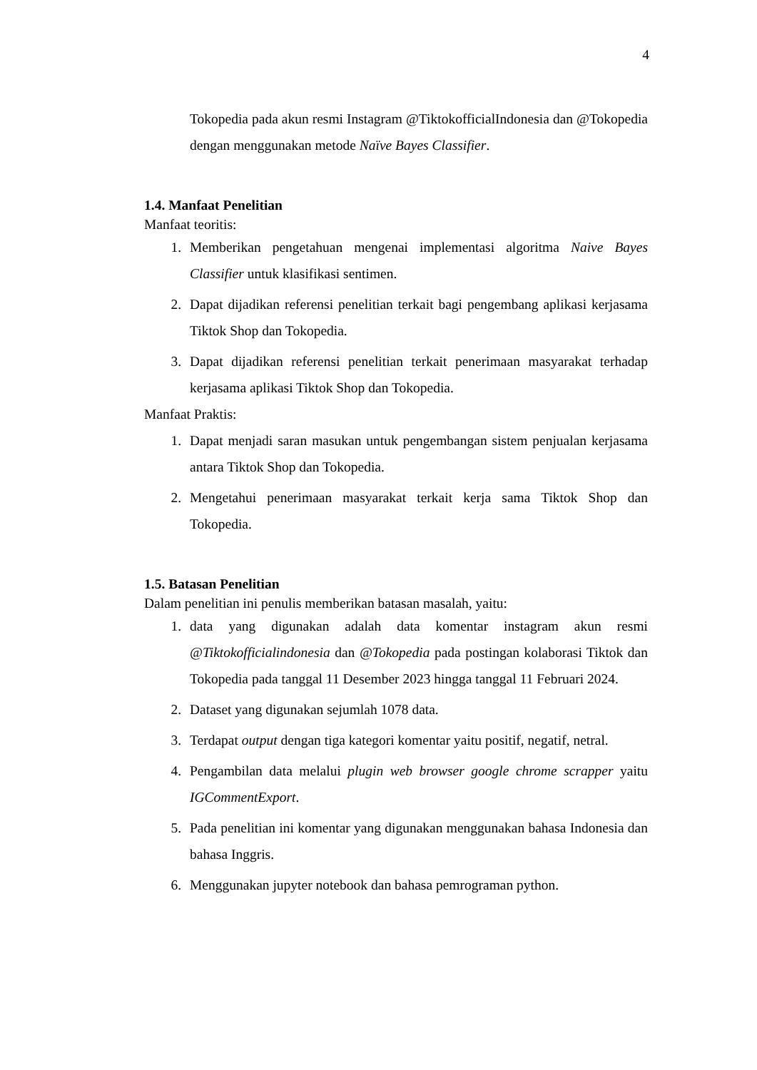4
Tokopedia pada akun resmi Instagram @TiktokofficialIndonesia dan @Tokopedia dengan menggunakan metode Naïve Bayes Classifier.
1.4. Manfaat Penelitian
Manfaat teoritis:
1. Memberikan pengetahuan mengenai implementasi algoritma Naive Bayes Classifier untuk klasifikasi sentimen.
2. Dapat dijadikan referensi penelitian terkait bagi pengembang aplikasi kerjasama Tiktok Shop dan Tokopedia.
3. Dapat dijadikan referensi penelitian terkait penerimaan masyarakat terhadap kerjasama aplikasi Tiktok Shop dan Tokopedia.
Manfaat Praktis:
1. Dapat menjadi saran masukan untuk pengembangan sistem penjualan kerjasama antara Tiktok Shop dan Tokopedia.
2. Mengetahui penerimaan masyarakat terkait kerja sama Tiktok Shop dan Tokopedia.
1.5. Batasan Penelitian
Dalam penelitian ini penulis memberikan batasan masalah, yaitu:
1. data yang digunakan adalah data komentar instagram akun resmi @Tiktokofficialindonesia dan @Tokopedia pada postingan kolaborasi Tiktok dan Tokopedia pada tanggal 11 Desember 2023 hingga tanggal 11 Februari 2024.
2. Dataset yang digunakan sejumlah 1078 data.
3. Terdapat output dengan tiga kategori komentar yaitu positif, negatif, netral.
4. Pengambilan data melalui plugin web browser google chrome scrapper yaitu IGCommentExport.
5. Pada penelitian ini komentar yang digunakan menggunakan bahasa Indonesia dan bahasa Inggris.
6. Menggunakan jupyter notebook dan bahasa pemrograman python.